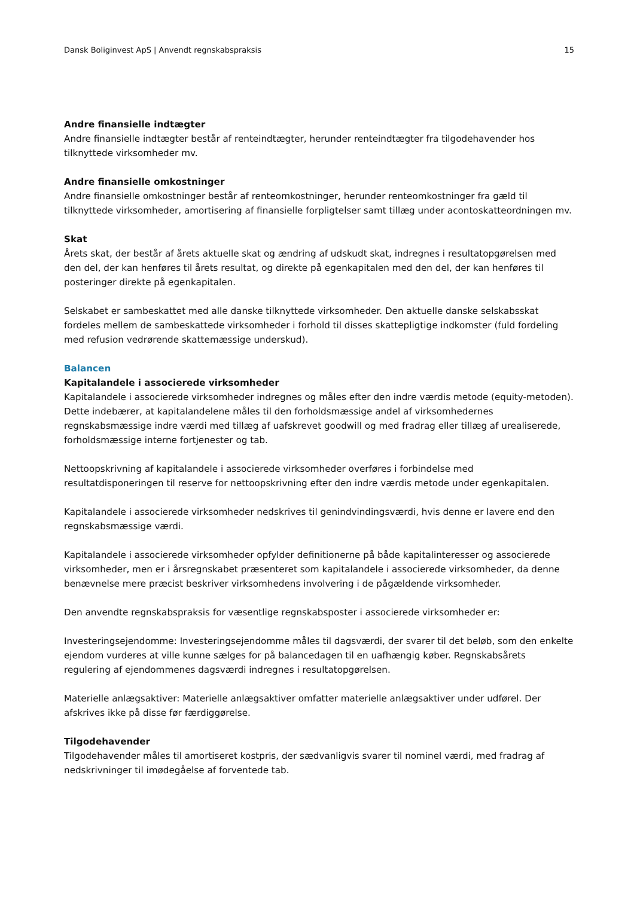Dansk Boliginvest ApS | Anvendt regnskabspraksis 15
Andre finansielle indtægter
Andre finansielle indtægter består af renteindtægter, herunder renteindtægter fra tilgodehavender hos tilknyttede virksomheder mv.
Andre finansielle omkostninger
Andre finansielle omkostninger består af renteomkostninger, herunder renteomkostninger fra gæld til tilknyttede virksomheder, amortisering af finansielle forpligtelser samt tillæg under acontoskatteordningen mv.
Skat
Årets skat, der består af årets aktuelle skat og ændring af udskudt skat, indregnes i resultatopgørelsen med den del, der kan henføres til årets resultat, og direkte på egenkapitalen med den del, der kan henføres til posteringer direkte på egenkapitalen.
Selskabet er sambeskattet med alle danske tilknyttede virksomheder. Den aktuelle danske selskabsskat fordeles mellem de sambeskattede virksomheder i forhold til disses skattepligtige indkomster (fuld fordeling med refusion vedrørende skattemæssige underskud).
Balancen
Kapitalandele i associerede virksomheder
Kapitalandele i associerede virksomheder indregnes og måles efter den indre værdis metode (equity-metoden). Dette indebærer, at kapitalandelene måles til den forholdsmæssige andel af virksomhedernes regnskabsmæssige indre værdi med tillæg af uafskrevet goodwill og med fradrag eller tillæg af urealiserede, forholdsmæssige interne fortjenester og tab.
Nettoopskrivning af kapitalandele i associerede virksomheder overføres i forbindelse med resultatdisponeringen til reserve for nettoopskrivning efter den indre værdis metode under egenkapitalen.
Kapitalandele i associerede virksomheder nedskrives til genindvindingsværdi, hvis denne er lavere end den regnskabsmæssige værdi.
Kapitalandele i associerede virksomheder opfylder definitionerne på både kapitalinteresser og associerede virksomheder, men er i årsregnskabet præsenteret som kapitalandele i associerede virksomheder, da denne benævnelse mere præcist beskriver virksomhedens involvering i de pågældende virksomheder.
Den anvendte regnskabspraksis for væsentlige regnskabsposter i associerede virksomheder er:
Investeringsejendomme: Investeringsejendomme måles til dagsværdi, der svarer til det beløb, som den enkelte ejendom vurderes at ville kunne sælges for på balancedagen til en uafhængig køber. Regnskabsårets regulering af ejendommenes dagsværdi indregnes i resultatopgørelsen.
Materielle anlægsaktiver: Materielle anlægsaktiver omfatter materielle anlægsaktiver under udførel. Der afskrives ikke på disse før færdiggørelse.
Tilgodehavender
Tilgodehavender måles til amortiseret kostpris, der sædvanligvis svarer til nominel værdi, med fradrag af nedskrivninger til imødegåelse af forventede tab.